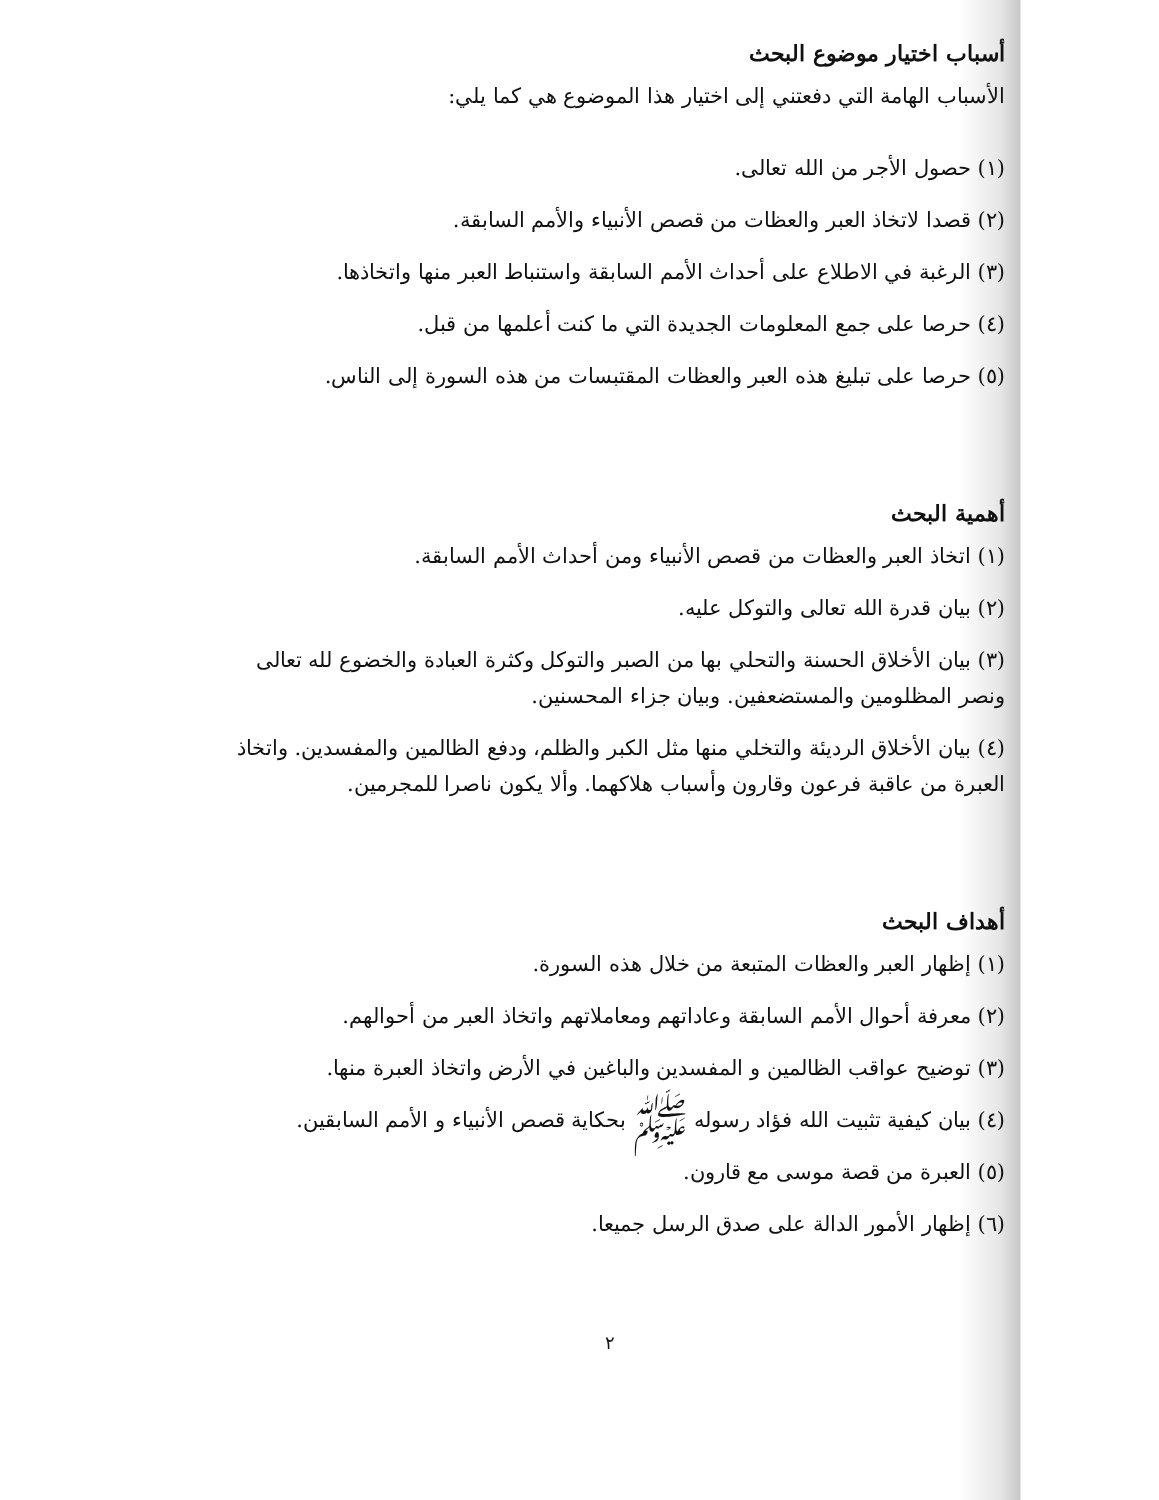أسباب اختيار موضوع البحث
الأسباب الهامة التي دفعتني إلى اختيار هذا الموضوع هي كما يلي:
(١) حصول الأجر من الله تعالى.
(٢) قصدا لاتخاذ العبر والعظات من قصص الأنبياء والأمم السابقة.
(٣) الرغبة في الاطلاع على أحداث الأمم السابقة واستنباط العبر منها واتخاذها.
(٤) حرصا على جمع المعلومات الجديدة التي ما كنت أعلمها من قبل.
(٥) حرصا على تبليغ هذه العبر والعظات المقتبسات من هذه السورة إلى الناس.
أهمية البحث
(١) اتخاذ العبر والعظات من قصص الأنبياء ومن أحداث الأمم السابقة.
(٢) بيان قدرة الله تعالى والتوكل عليه.
(٣) بيان الأخلاق الحسنة والتحلي بها من الصبر والتوكل وكثرة العبادة والخضوع لله تعالى ونصر المظلومين والمستضعفين. وبيان جزاء المحسنين.
(٤) بيان الأخلاق الرديئة والتخلي منها مثل الكبر والظلم، ودفع الظالمين والمفسدين. واتخاذ العبرة من عاقبة فرعون وقارون وأسباب هلاكهما. وألا يكون ناصرا للمجرمين.
أهداف البحث
(١) إظهار العبر والعظات المتبعة من خلال هذه السورة.
(٢) معرفة أحوال الأمم السابقة وعاداتهم ومعاملاتهم واتخاذ العبر من أحوالهم.
(٣) توضيح عواقب الظالمين و المفسدين والباغين في الأرض واتخاذ العبرة منها.
(٤) بيان كيفية تثبيت الله فؤاد رسوله ﷺ بحكاية قصص الأنبياء و الأمم السابقين.
(٥) العبرة من قصة موسى مع قارون.
(٦) إظهار الأمور الدالة على صدق الرسل جميعا.
٢